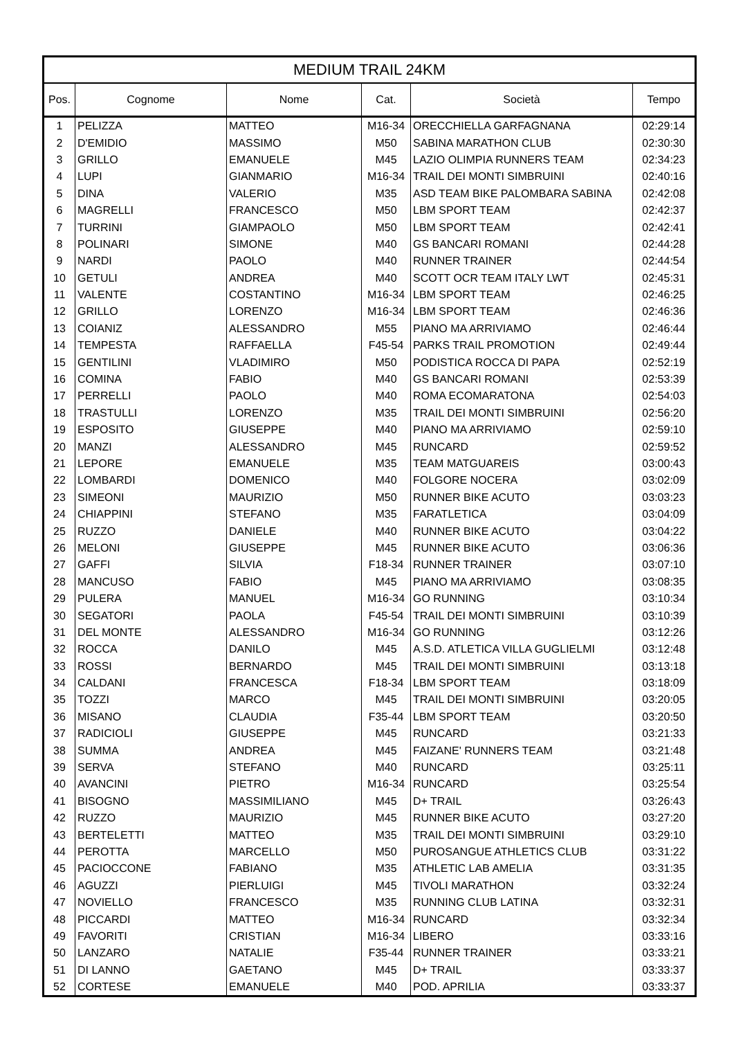| MEDIUM TRAIL 24KM | | | | | |
| --- | --- | --- | --- | --- | --- |
| Pos. | Cognome | Nome | Cat. | Società | Tempo |
| 1 | PELIZZA | MATTEO | M16-34 | ORECCHIELLA GARFAGNANA | 02:29:14 |
| 2 | D'EMIDIO | MASSIMO | M50 | SABINA MARATHON CLUB | 02:30:30 |
| 3 | GRILLO | EMANUELE | M45 | LAZIO OLIMPIA RUNNERS TEAM | 02:34:23 |
| 4 | LUPI | GIANMARIO | M16-34 | TRAIL DEI MONTI SIMBRUINI | 02:40:16 |
| 5 | DINA | VALERIO | M35 | ASD TEAM BIKE PALOMBARA SABINA | 02:42:08 |
| 6 | MAGRELLI | FRANCESCO | M50 | LBM SPORT TEAM | 02:42:37 |
| 7 | TURRINI | GIAMPAOLO | M50 | LBM SPORT TEAM | 02:42:41 |
| 8 | POLINARI | SIMONE | M40 | GS BANCARI ROMANI | 02:44:28 |
| 9 | NARDI | PAOLO | M40 | RUNNER TRAINER | 02:44:54 |
| 10 | GETULI | ANDREA | M40 | SCOTT OCR TEAM ITALY LWT | 02:45:31 |
| 11 | VALENTE | COSTANTINO | M16-34 | LBM SPORT TEAM | 02:46:25 |
| 12 | GRILLO | LORENZO | M16-34 | LBM SPORT TEAM | 02:46:36 |
| 13 | COIANIZ | ALESSANDRO | M55 | PIANO MA ARRIVIAMO | 02:46:44 |
| 14 | TEMPESTA | RAFFAELLA | F45-54 | PARKS TRAIL PROMOTION | 02:49:44 |
| 15 | GENTILINI | VLADIMIRO | M50 | PODISTICA ROCCA DI PAPA | 02:52:19 |
| 16 | COMINA | FABIO | M40 | GS BANCARI ROMANI | 02:53:39 |
| 17 | PERRELLI | PAOLO | M40 | ROMA ECOMARATONA | 02:54:03 |
| 18 | TRASTULLI | LORENZO | M35 | TRAIL DEI MONTI SIMBRUINI | 02:56:20 |
| 19 | ESPOSITO | GIUSEPPE | M40 | PIANO MA ARRIVIAMO | 02:59:10 |
| 20 | MANZI | ALESSANDRO | M45 | RUNCARD | 02:59:52 |
| 21 | LEPORE | EMANUELE | M35 | TEAM MATGUAREIS | 03:00:43 |
| 22 | LOMBARDI | DOMENICO | M40 | FOLGORE NOCERA | 03:02:09 |
| 23 | SIMEONI | MAURIZIO | M50 | RUNNER BIKE ACUTO | 03:03:23 |
| 24 | CHIAPPINI | STEFANO | M35 | FARATLETICA | 03:04:09 |
| 25 | RUZZO | DANIELE | M40 | RUNNER BIKE ACUTO | 03:04:22 |
| 26 | MELONI | GIUSEPPE | M45 | RUNNER BIKE ACUTO | 03:06:36 |
| 27 | GAFFI | SILVIA | F18-34 | RUNNER TRAINER | 03:07:10 |
| 28 | MANCUSO | FABIO | M45 | PIANO MA ARRIVIAMO | 03:08:35 |
| 29 | PULERA | MANUEL | M16-34 | GO RUNNING | 03:10:34 |
| 30 | SEGATORI | PAOLA | F45-54 | TRAIL DEI MONTI SIMBRUINI | 03:10:39 |
| 31 | DEL MONTE | ALESSANDRO | M16-34 | GO RUNNING | 03:12:26 |
| 32 | ROCCA | DANILO | M45 | A.S.D. ATLETICA VILLA GUGLIELMI | 03:12:48 |
| 33 | ROSSI | BERNARDO | M45 | TRAIL DEI MONTI SIMBRUINI | 03:13:18 |
| 34 | CALDANI | FRANCESCA | F18-34 | LBM SPORT TEAM | 03:18:09 |
| 35 | TOZZI | MARCO | M45 | TRAIL DEI MONTI SIMBRUINI | 03:20:05 |
| 36 | MISANO | CLAUDIA | F35-44 | LBM SPORT TEAM | 03:20:50 |
| 37 | RADICIOLI | GIUSEPPE | M45 | RUNCARD | 03:21:33 |
| 38 | SUMMA | ANDREA | M45 | FAIZANE' RUNNERS TEAM | 03:21:48 |
| 39 | SERVA | STEFANO | M40 | RUNCARD | 03:25:11 |
| 40 | AVANCINI | PIETRO | M16-34 | RUNCARD | 03:25:54 |
| 41 | BISOGNO | MASSIMILIANO | M45 | D+ TRAIL | 03:26:43 |
| 42 | RUZZO | MAURIZIO | M45 | RUNNER BIKE ACUTO | 03:27:20 |
| 43 | BERTELETTI | MATTEO | M35 | TRAIL DEI MONTI SIMBRUINI | 03:29:10 |
| 44 | PEROTTA | MARCELLO | M50 | PUROSANGUE ATHLETICS CLUB | 03:31:22 |
| 45 | PACIOCCONE | FABIANO | M35 | ATHLETIC LAB AMELIA | 03:31:35 |
| 46 | AGUZZI | PIERLUIGI | M45 | TIVOLI MARATHON | 03:32:24 |
| 47 | NOVIELLO | FRANCESCO | M35 | RUNNING CLUB LATINA | 03:32:31 |
| 48 | PICCARDI | MATTEO | M16-34 | RUNCARD | 03:32:34 |
| 49 | FAVORITI | CRISTIAN | M16-34 | LIBERO | 03:33:16 |
| 50 | LANZARO | NATALIE | F35-44 | RUNNER TRAINER | 03:33:21 |
| 51 | DI LANNO | GAETANO | M45 | D+ TRAIL | 03:33:37 |
| 52 | CORTESE | EMANUELE | M40 | POD. APRILIA | 03:33:37 |